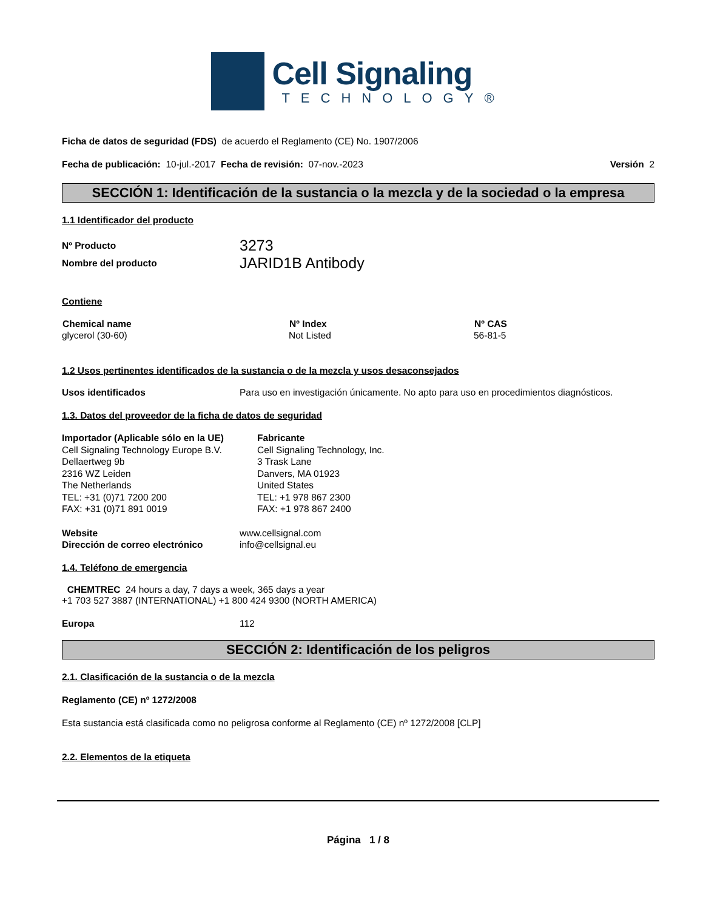Cell Signaling
TECHNOLOGY®
Ficha de datos de seguridad (FDS) de acuerdo el Reglamento (CE) No. 1907/2006
Fecha de publicación: 10-jul.-2017 Fecha de revisión: 07-nov.-2023 Versión 2
SECCIÓN 1: Identificación de la sustancia o la mezcla y de la sociedad o la empresa
1.1 Identificador del producto
| Nº Producto | 3273 |
| Nombre del producto | JARID1B Antibody |
Contiene
| Chemical name | Nº Index | Nº CAS |
| --- | --- | --- |
| glycerol (30-60) | Not Listed | 56-81-5 |
1.2 Usos pertinentes identificados de la sustancia o de la mezcla y usos desaconsejados
| Usos identificados | Para uso en investigación únicamente. No apto para uso en procedimientos diagnósticos. |
1.3. Datos del proveedor de la ficha de datos de seguridad
| Importador (Aplicable sólo en la UE) Cell Signaling Technology Europe B.V. Dellaertweg 9b 2316 WZ Leiden The Netherlands TEL: +31 (0)71 7200 200 FAX: +31 (0)71 891 0019 | Fabricante Cell Signaling Technology, Inc. 3 Trask Lane Danvers, MA 01923 United States TEL: +1 978 867 2300 FAX: +1 978 867 2400 |
| Website | www.cellsignal.com |
| Dirección de correo electrónico | info@cellsignal.eu |
1.4. Teléfono de emergencia
CHEMTREC 24 hours a day, 7 days a week, 365 days a year
+1 703 527 3887 (INTERNATIONAL) +1 800 424 9300 (NORTH AMERICA)
| Europa | 112 |
SECCIÓN 2: Identificación de los peligros
2.1. Clasificación de la sustancia o de la mezcla
Reglamento (CE) nº 1272/2008
Esta sustancia está clasificada como no peligrosa conforme al Reglamento (CE) nº 1272/2008 [CLP]
2.2. Elementos de la etiqueta
Página 1 / 8